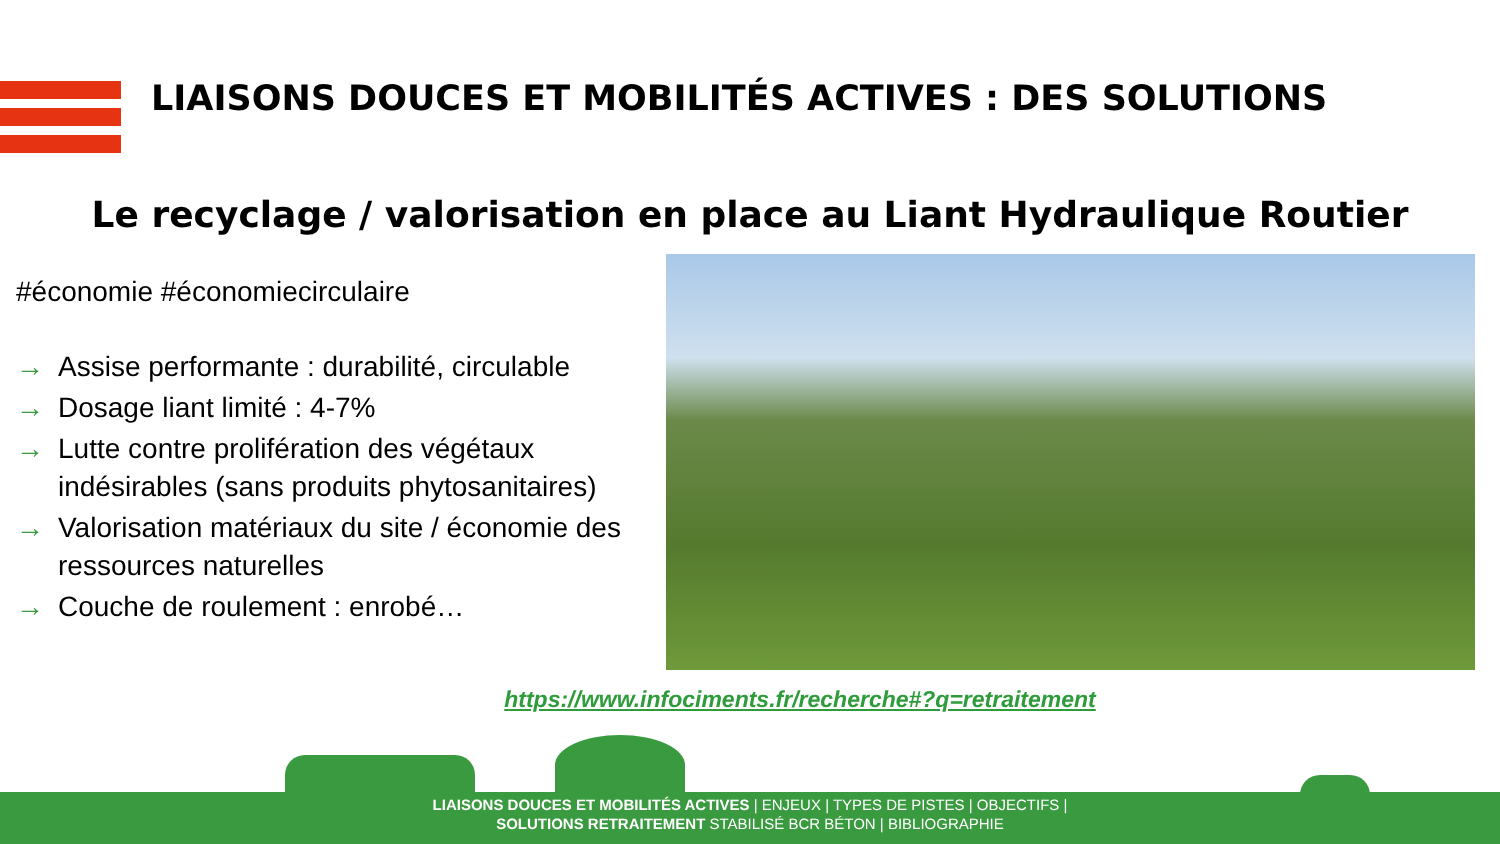LIAISONS DOUCES ET MOBILITÉS ACTIVES : DES SOLUTIONS
Le recyclage / valorisation en place au Liant Hydraulique Routier
#économie #économiecirculaire
→ Assise performante : durabilité, circulable
→ Dosage liant limité : 4-7%
→ Lutte contre prolifération des végétaux indésirables (sans produits phytosanitaires)
→ Valorisation matériaux du site / économie des ressources naturelles
→ Couche de roulement : enrobé…
https://www.infociments.fr/recherche#?q=retraitement
LIAISONS DOUCES ET MOBILITÉS ACTIVES | ENJEUX | TYPES DE PISTES | OBJECTIFS |
SOLUTIONS RETRAITEMENT STABILISÉ BCR BÉTON | BIBLIOGRAPHIE